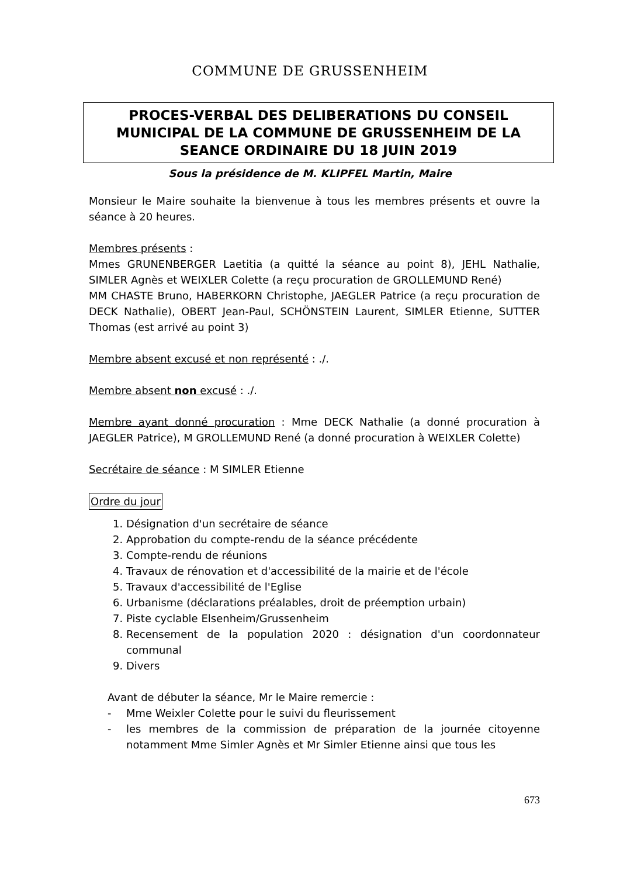COMMUNE DE GRUSSENHEIM
PROCES-VERBAL DES DELIBERATIONS DU CONSEIL MUNICIPAL DE LA COMMUNE DE GRUSSENHEIM DE LA SEANCE ORDINAIRE DU 18 JUIN 2019
Sous la présidence de M. KLIPFEL Martin, Maire
Monsieur le Maire souhaite la bienvenue à tous les membres présents et ouvre la séance à 20 heures.
Membres présents :
Mmes GRUNENBERGER Laetitia (a quitté la séance au point 8), JEHL Nathalie, SIMLER Agnès et WEIXLER Colette (a reçu procuration de GROLLEMUND René)
MM CHASTE Bruno, HABERKORN Christophe, JAEGLER Patrice (a reçu procuration de DECK Nathalie), OBERT Jean-Paul, SCHÖNSTEIN Laurent, SIMLER Etienne, SUTTER Thomas (est arrivé au point 3)
Membre absent excusé et non représenté : ./.
Membre absent non excusé : ./.
Membre ayant donné procuration : Mme DECK Nathalie (a donné procuration à JAEGLER Patrice), M GROLLEMUND René (a donné procuration à WEIXLER Colette)
Secrétaire de séance : M SIMLER Etienne
Ordre du jour
1. Désignation d'un secrétaire de séance
2. Approbation du compte-rendu de la séance précédente
3. Compte-rendu de réunions
4. Travaux de rénovation et d'accessibilité de la mairie et de l'école
5. Travaux d'accessibilité de l'Eglise
6. Urbanisme (déclarations préalables, droit de préemption urbain)
7. Piste cyclable Elsenheim/Grussenheim
8. Recensement de la population 2020 : désignation d'un coordonnateur communal
9. Divers
Avant de débuter la séance, Mr le Maire remercie :
- Mme Weixler Colette pour le suivi du fleurissement
- les membres de la commission de préparation de la journée citoyenne notamment Mme Simler Agnès et Mr Simler Etienne ainsi que tous les
673